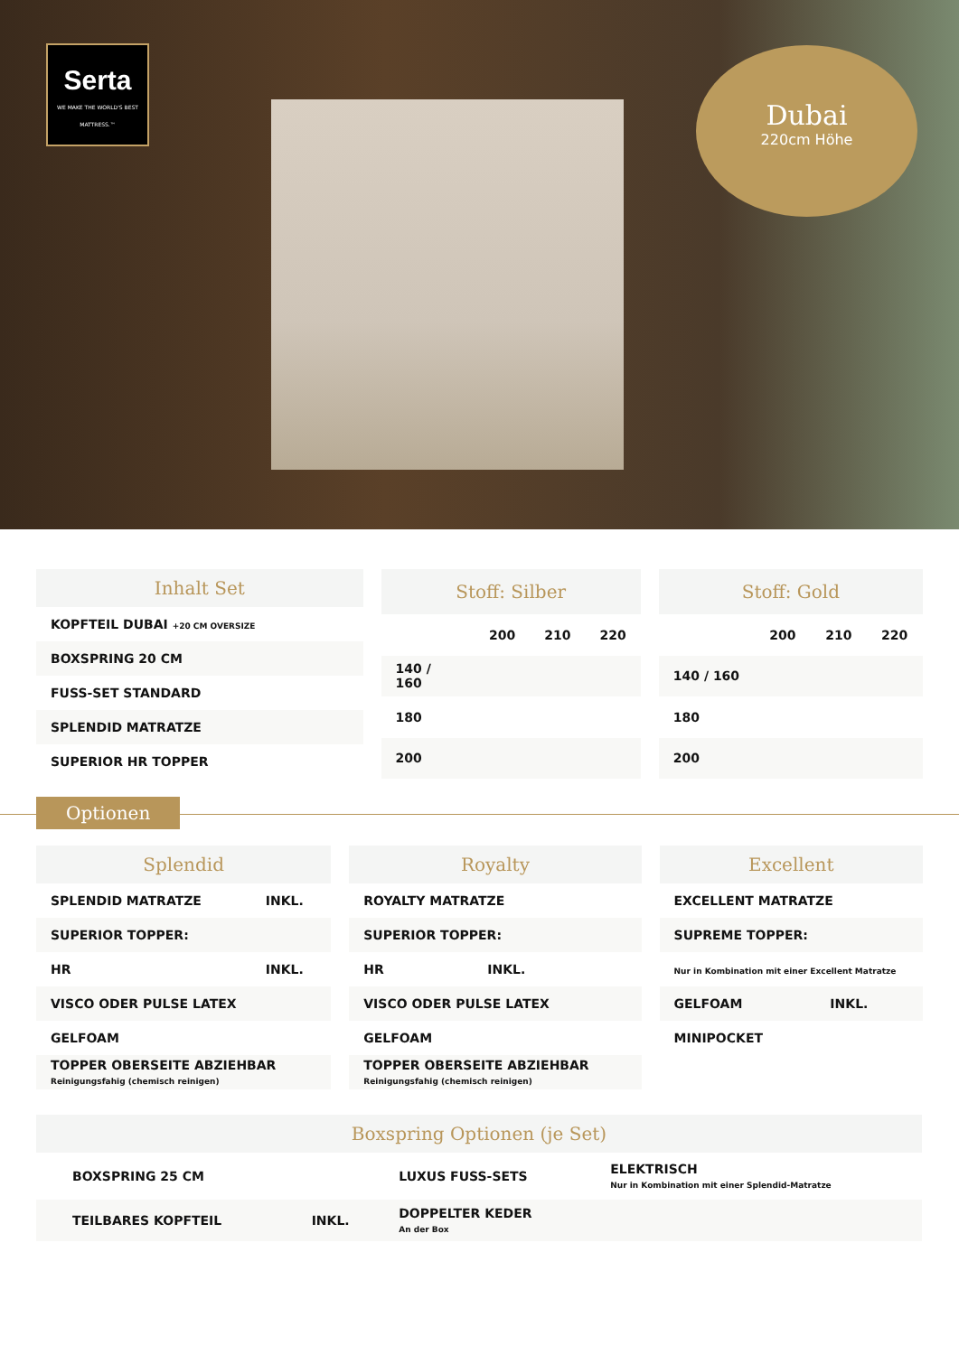Serta
WE MAKE THE WORLD'S BEST MATTRESS.™
Dubai
220cm Höhe
| Inhalt Set |
| --- |
| KOPFTEIL DUBAI +20 CM OVERSIZE |
| BOXSPRING 20 CM |
| FUSS-SET STANDARD |
| SPLENDID MATRATZE |
| SUPERIOR HR TOPPER |
| Stoff: Silber | | | |
| --- | --- | --- | --- |
| | 200 | 210 | 220 |
| 140 / 160 | | | |
| 180 | | | |
| 200 | | | |
| Stoff: Gold | | | |
| --- | --- | --- | --- |
| | 200 | 210 | 220 |
| 140 / 160 | | | |
| 180 | | | |
| 200 | | | |
Optionen
| Splendid | |
| --- | --- |
| SPLENDID MATRATZE | INKL. |
| SUPERIOR TOPPER: | |
| HR | INKL. |
| VISCO ODER PULSE LATEX | |
| GELFOAM | |
| TOPPER OBERSEITE ABZIEHBAR Reinigungsfahig (chemisch reinigen) | |
| Royalty | |
| --- | --- |
| ROYALTY MATRATZE | |
| SUPERIOR TOPPER: | |
| HR | INKL. |
| VISCO ODER PULSE LATEX | |
| GELFOAM | |
| TOPPER OBERSEITE ABZIEHBAR Reinigungsfahig (chemisch reinigen) | |
| Excellent | |
| --- | --- |
| EXCELLENT MATRATZE | |
| SUPREME TOPPER: | |
| Nur in Kombination mit einer Excellent Matratze | |
| GELFOAM | INKL. |
| MINIPOCKET | |
| Boxspring Optionen (je Set) | | | |
| --- | --- | --- | --- |
| BOXSPRING 25 CM | | LUXUS FUSS-SETS | ELEKTRISCH Nur in Kombination mit einer Splendid-Matratze |
| TEILBARES KOPFTEIL | INKL. | DOPPELTER KEDER An der Box | |